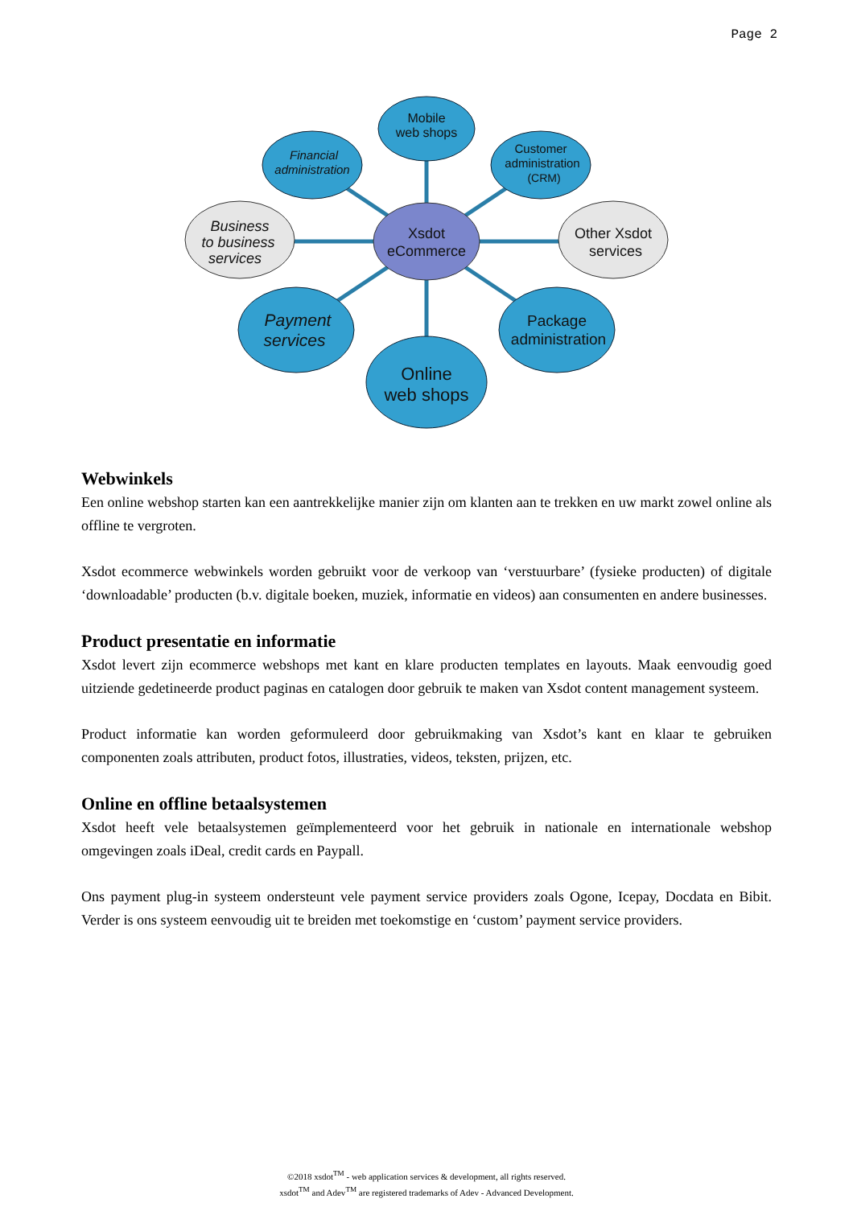Page 2
Mobile
web shops
Financial
administration
Customer
administration
(CRM)
Business
to business
services
Other Xsdot
services
Xsdot
eCommerce
Payment
services
Package
administration
Online
web shops
Webwinkels
Een online webshop starten kan een aantrekkelijke manier zijn om klanten aan te trekken en uw markt zowel online als offline te vergroten.
Xsdot ecommerce webwinkels worden gebruikt voor de verkoop van ‘verstuurbare’ (fysieke producten) of digitale ‘downloadable’ producten (b.v. digitale boeken, muziek, informatie en videos) aan consumenten en andere businesses.
Product presentatie en informatie
Xsdot levert zijn ecommerce webshops met kant en klare producten templates en layouts. Maak eenvoudig goed uitziende gedetineerde product paginas en catalogen door gebruik te maken van Xsdot content management systeem.
Product informatie kan worden geformuleerd door gebruikmaking van Xsdot’s kant en klaar te gebruiken componenten zoals attributen, product fotos, illustraties, videos, teksten, prijzen, etc.
Online en offline betaalsystemen
Xsdot heeft vele betaalsystemen geïmplementeerd voor het gebruik in nationale en internationale webshop omgevingen zoals iDeal, credit cards en Paypall.
Ons payment plug-in systeem ondersteunt vele payment service providers zoals Ogone, Icepay, Docdata en Bibit. Verder is ons systeem eenvoudig uit te breiden met toekomstige en ‘custom’ payment service providers.
©2018 xsdot<sup>TM</sup> - web application services & development, all rights reserved.
xsdot<sup>TM</sup> and Adev<sup>TM</sup> are registered trademarks of Adev - Advanced Development.